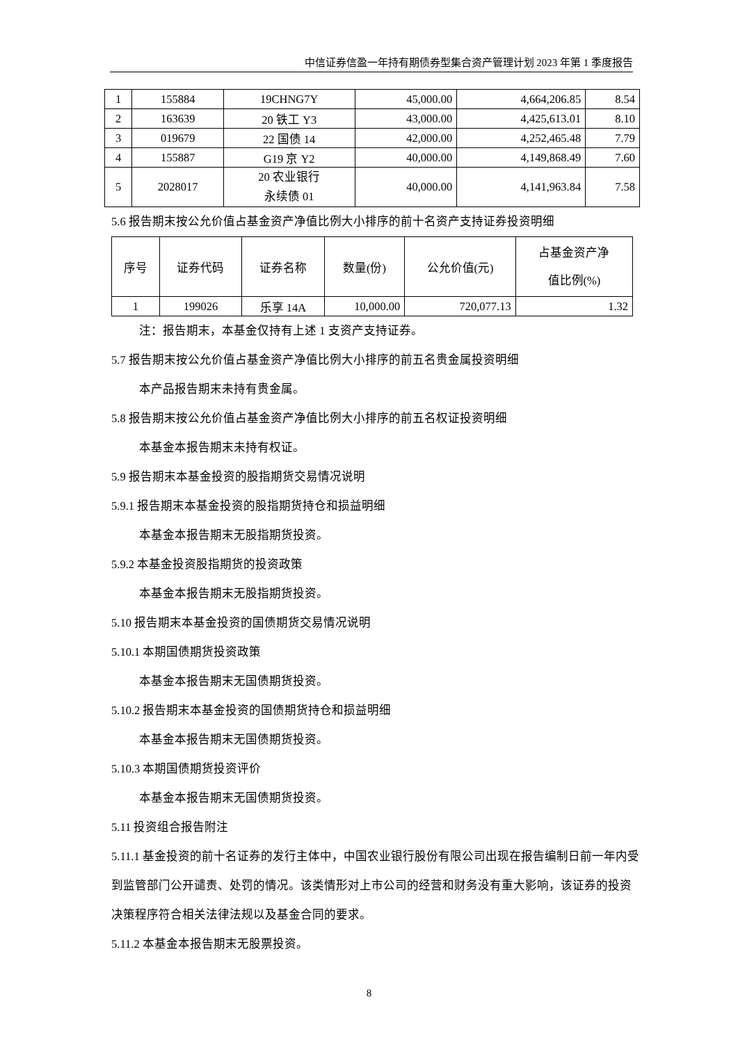中信证券信盈一年持有期债券型集合资产管理计划 2023 年第 1 季度报告
| 1 | 155884 | 19CHNG7Y | 45,000.00 | 4,664,206.85 | 8.54 |
| 2 | 163639 | 20 铁工 Y3 | 43,000.00 | 4,425,613.01 | 8.10 |
| 3 | 019679 | 22 国债 14 | 42,000.00 | 4,252,465.48 | 7.79 |
| 4 | 155887 | G19 京 Y2 | 40,000.00 | 4,149,868.49 | 7.60 |
| 5 | 2028017 | 20 农业银行 永续债 01 | 40,000.00 | 4,141,963.84 | 7.58 |
5.6 报告期末按公允价值占基金资产净值比例大小排序的前十名资产支持证券投资明细
| 序号 | 证券代码 | 证券名称 | 数量(份) | 公允价值(元) | 占基金资产净 值比例(%) |
| 1 | 199026 | 乐享 14A | 10,000.00 | 720,077.13 | 1.32 |
注：报告期末，本基金仅持有上述 1 支资产支持证券。
5.7 报告期末按公允价值占基金资产净值比例大小排序的前五名贵金属投资明细
本产品报告期末未持有贵金属。
5.8 报告期末按公允价值占基金资产净值比例大小排序的前五名权证投资明细
本基金本报告期末未持有权证。
5.9 报告期末本基金投资的股指期货交易情况说明
5.9.1 报告期末本基金投资的股指期货持仓和损益明细
本基金本报告期末无股指期货投资。
5.9.2 本基金投资股指期货的投资政策
本基金本报告期末无股指期货投资。
5.10 报告期末本基金投资的国债期货交易情况说明
5.10.1 本期国债期货投资政策
本基金本报告期末无国债期货投资。
5.10.2 报告期末本基金投资的国债期货持仓和损益明细
本基金本报告期末无国债期货投资。
5.10.3 本期国债期货投资评价
本基金本报告期末无国债期货投资。
5.11 投资组合报告附注
5.11.1 基金投资的前十名证券的发行主体中，中国农业银行股份有限公司出现在报告编制日前一年内受到监管部门公开谴责、处罚的情况。该类情形对上市公司的经营和财务没有重大影响，该证券的投资决策程序符合相关法律法规以及基金合同的要求。
5.11.2 本基金本报告期末无股票投资。
8